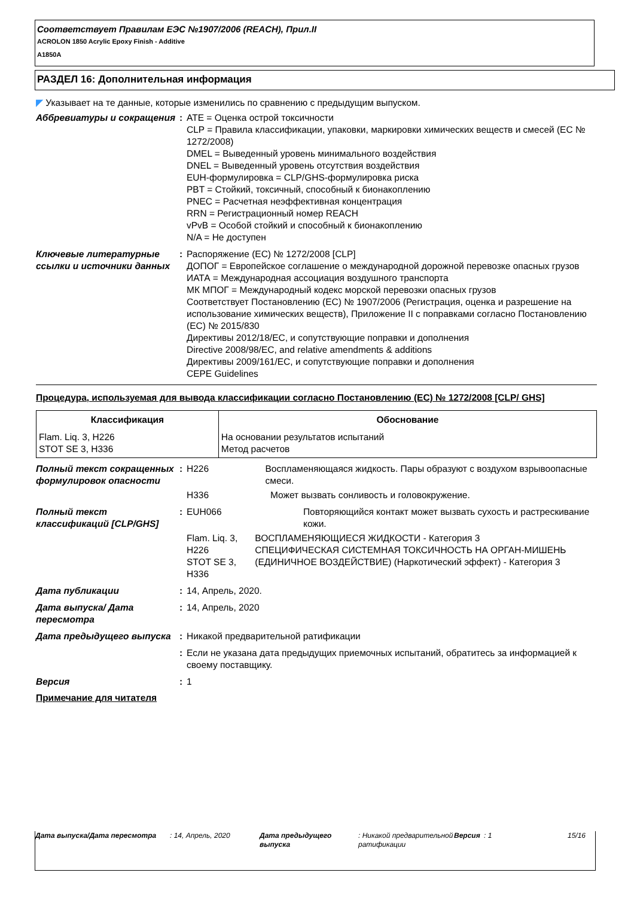Соответствует Правилам ЕЭС №1907/2006 (REACH), Прил.II
ACROLON 1850 Acrylic Epoxy Finish - Additive
A1850A
РАЗДЕЛ 16: Дополнительная информация
◤ Указывает на те данные, которые изменились по сравнению с предыдущим выпуском.
Аббревиатуры и сокращения : ATE = Оценка острой токсичности
CLP = Правила классификации, упаковки, маркировки химических веществ и смесей (EC № 1272/2008)
DMEL = Выведенный уровень минимального воздействия
DNEL = Выведенный уровень отсутствия воздействия
EUH-формулировка = CLP/GHS-формулировка риска
PBT = Стойкий, токсичный, способный к бионакоплению
PNEC = Расчетная неэффективная концентрация
RRN = Регистрационный номер REACH
vPvB = Особой стойкий и способный к бионакоплению
N/A = Не доступен
Ключевые литературные ссылки и источники данных
: Распоряжение (EC) № 1272/2008 [CLP]
ДОПОГ = Европейское соглашение о международной дорожной перевозке опасных грузов
ИАТА = Международная ассоциация воздушного транспорта
МК МПОГ = Международный кодекс морской перевозки опасных грузов
Соответствует Постановлению (EC) № 1907/2006 (Регистрация, оценка и разрешение на использование химических веществ), Приложение II с поправками согласно Постановлению (ЕС) № 2015/830
Директивы 2012/18/EC, и сопутствующие поправки и дополнения
Directive 2008/98/EC, and relative amendments & additions
Директивы 2009/161/EC, и сопутствующие поправки и дополнения
CEPE Guidelines
Процедура, используемая для вывода классификации согласно Постановлению (EC) № 1272/2008 [CLP/ GHS]
| Классификация | Обоснование |
| --- | --- |
| Flam. Liq. 3, H226 STOT SE 3, H336 | На основании результатов испытаний Метод расчетов |
Полный текст сокращенных формулировок опасности
: H226 Воспламеняющаяся жидкость. Пары образуют с воздухом взрывоопасные смеси.
H336 Может вызвать сонливость и головокружение.
Полный текст классификаций [CLP/GHS]
: EUH066 Повторяющийся контакт может вызвать сухость и растрескивание кожи.
Flam. Liq. 3, H226
STOT SE 3, H336
ВОСПЛАМЕНЯЮЩИЕСЯ ЖИДКОСТИ - Категория 3
СПЕЦИФИЧЕСКАЯ СИСТЕМНАЯ ТОКСИЧНОСТЬ НА ОРГАН-МИШЕНЬ (ЕДИНИЧНОЕ ВОЗДЕЙСТВИЕ) (Наркотический эффект) - Категория 3
Дата публикации : 14, Апрель, 2020.
Дата выпуска/ Дата пересмотра
: 14, Апрель, 2020
Дата предыдущего выпуска : Никакой предварительной ратификации
: Если не указана дата предыдущих приемочных испытаний, обратитесь за информацией к своему поставщику.
Версия : 1
Примечание для читателя
Дата выпуска/Дата пересмотра : 14, Апрель, 2020 Дата предыдущего выпуска
: Никакой предварительной ратификации
Версия : 1 15/16